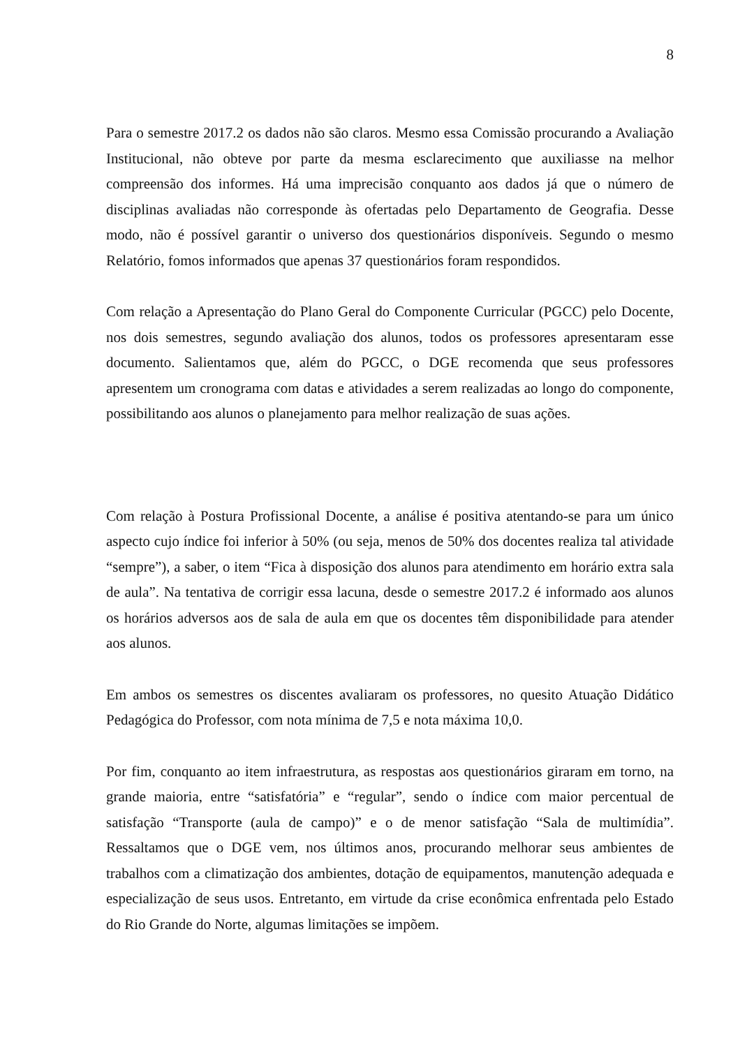8
Para o semestre 2017.2 os dados não são claros. Mesmo essa Comissão procurando a Avaliação Institucional, não obteve por parte da mesma esclarecimento que auxiliasse na melhor compreensão dos informes. Há uma imprecisão conquanto aos dados já que o número de disciplinas avaliadas não corresponde às ofertadas pelo Departamento de Geografia. Desse modo, não é possível garantir o universo dos questionários disponíveis. Segundo o mesmo Relatório, fomos informados que apenas 37 questionários foram respondidos.
Com relação a Apresentação do Plano Geral do Componente Curricular (PGCC) pelo Docente, nos dois semestres, segundo avaliação dos alunos, todos os professores apresentaram esse documento. Salientamos que, além do PGCC, o DGE recomenda que seus professores apresentem um cronograma com datas e atividades a serem realizadas ao longo do componente, possibilitando aos alunos o planejamento para melhor realização de suas ações.
Com relação à Postura Profissional Docente, a análise é positiva atentando-se para um único aspecto cujo índice foi inferior à 50% (ou seja, menos de 50% dos docentes realiza tal atividade “sempre”), a saber, o item “Fica à disposição dos alunos para atendimento em horário extra sala de aula”. Na tentativa de corrigir essa lacuna, desde o semestre 2017.2 é informado aos alunos os horários adversos aos de sala de aula em que os docentes têm disponibilidade para atender aos alunos.
Em ambos os semestres os discentes avaliaram os professores, no quesito Atuação Didático Pedagógica do Professor, com nota mínima de 7,5 e nota máxima 10,0.
Por fim, conquanto ao item infraestrutura, as respostas aos questionários giraram em torno, na grande maioria, entre “satisfatória” e “regular”, sendo o índice com maior percentual de satisfação “Transporte (aula de campo)” e o de menor satisfação “Sala de multimídia”. Ressaltamos que o DGE vem, nos últimos anos, procurando melhorar seus ambientes de trabalhos com a climatização dos ambientes, dotação de equipamentos, manutenção adequada e especialização de seus usos. Entretanto, em virtude da crise econômica enfrentada pelo Estado do Rio Grande do Norte, algumas limitações se impõem.